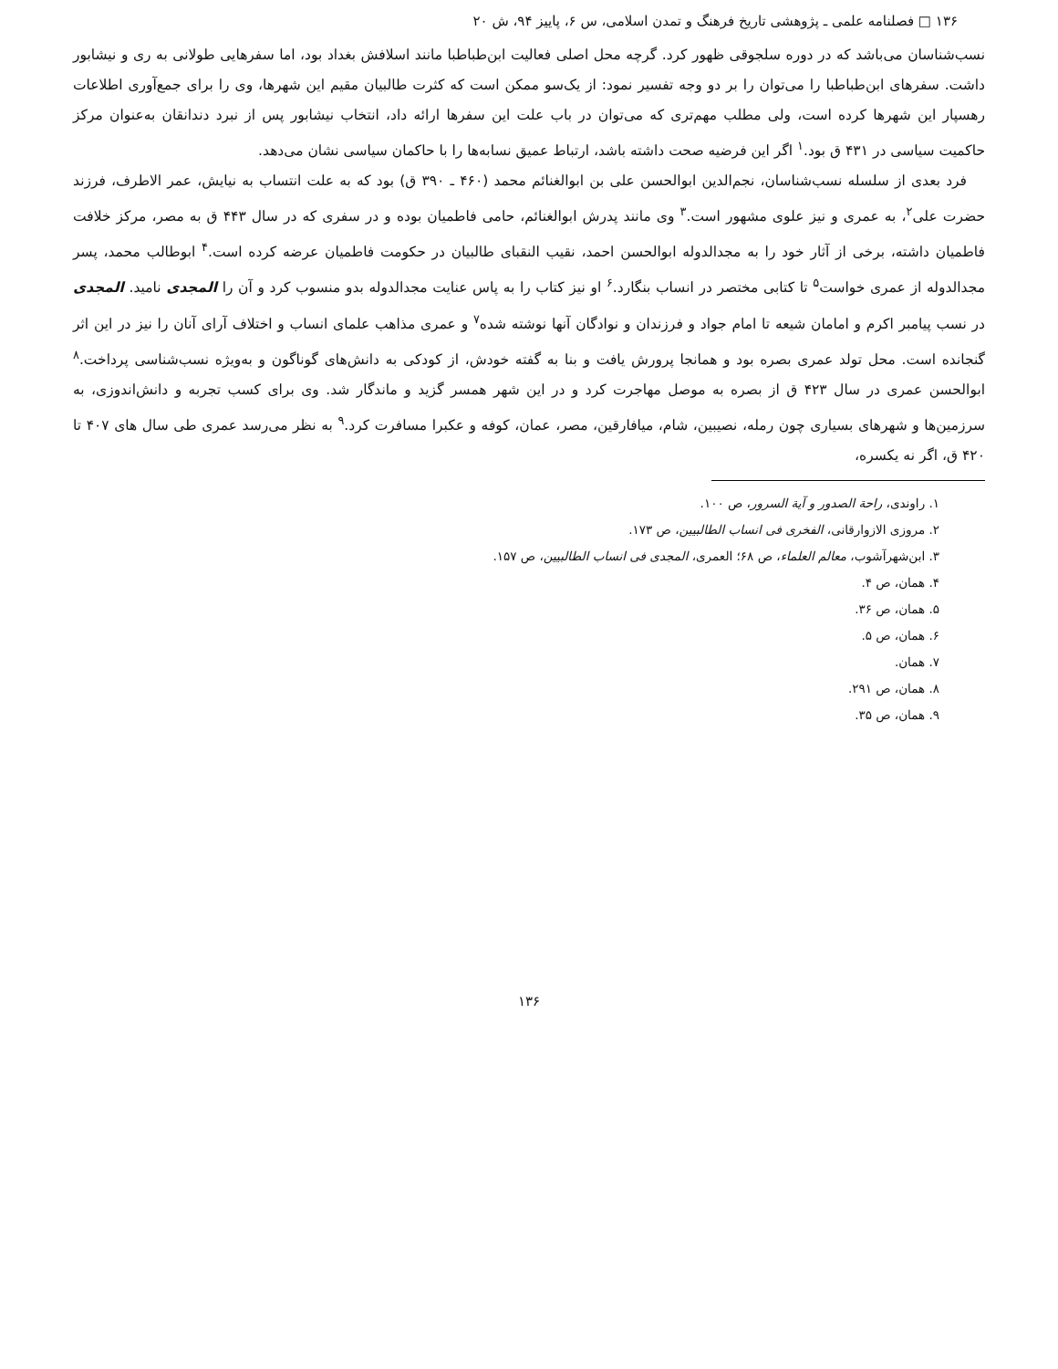۱۳۶ □ فصلنامه علمی ـ پژوهشی تاریخ فرهنگ و تمدن اسلامی، س ۶، پاییز ۹۴، ش ۲۰
نسب‌شناسان می‌باشد که در دوره سلجوقی ظهور کرد. گرچه محل اصلی فعالیت ابن‌طباطبا مانند اسلافش بغداد بود، اما سفرهایی طولانی به ری و نیشابور داشت. سفرهای ابن‌طباطبا را می‌توان را بر دو وجه تفسیر نمود: از یک‌سو ممکن است که کثرت طالبیان مقیم این شهرها، وی را برای جمع‌آوری اطلاعات رهسپار این شهرها کرده است، ولی مطلب مهم‌تری که می‌توان در باب علت این سفرها ارائه داد، انتخاب نیشابور پس از نبرد دندانقان به‌عنوان مرکز حاکمیت سیاسی در ۴۳۱ ق بود.<sup>۱</sup> اگر این فرضیه صحت داشته باشد، ارتباط عمیق نسابه‌ها را با حاکمان سیاسی نشان می‌دهد.
فرد بعدی از سلسله نسب‌شناسان، نجم‌الدین ابوالحسن علی بن ابوالغنائم محمد (۴۶۰ ـ ۳۹۰ ق) بود که به علت انتساب به نیایش، عمر الاطرف، فرزند حضرت علی<sup>۲</sup>، به عمری و نیز علوی مشهور است.<sup>۳</sup> وی مانند پدرش ابوالغنائم، حامی فاطمیان بوده و در سفری که در سال ۴۴۳ ق به مصر، مرکز خلافت فاطمیان داشته، برخی از آثار خود را به مجدالدوله ابوالحسن احمد، نقیب النقبای طالبیان در حکومت فاطمیان عرضه کرده است.<sup>۴</sup> ابوطالب محمد، پسر مجدالدوله از عمری خواست<sup>۵</sup> تا کتابی مختصر در انساب بنگارد.<sup>۶</sup> او نیز کتاب را به پاس عنایت مجدالدوله بدو منسوب کرد و آن را المجدی نامید. المجدی در نسب پیامبر اکرم و امامان شیعه تا امام جواد و فرزندان و نوادگان آنها نوشته شده<sup>۷</sup> و عمری مذاهب علمای انساب و اختلاف آرای آنان را نیز در این اثر گنجانده است. محل تولد عمری بصره بود و همانجا پرورش یافت و بنا به گفته خودش، از کودکی به دانش‌های گوناگون و به‌ویژه نسب‌شناسی پرداخت.<sup>۸</sup> ابوالحسن عمری در سال ۴۲۳ ق از بصره به موصل مهاجرت کرد و در این شهر همسر گزید و ماندگار شد. وی برای کسب تجربه و دانش‌اندوزی، به سرزمین‌ها و شهرهای بسیاری چون رمله، نصیبین، شام، میافارقین، مصر، عمان، کوفه و عکبرا مسافرت کرد.<sup>۹</sup> به نظر می‌رسد عمری طی سال های ۴۰۷ تا ۴۲۰ ق، اگر نه یکسره،
۱. راوندی، راحة الصدور و آیة السرور، ص ۱۰۰.
۲. مروزی الازوارقانی، الفخری فی انساب الطالبیین، ص ۱۷۳.
۳. ابن‌شهرآشوب، معالم العلماء، ص ۶۸؛ العمری، المجدی فی انساب الطالبیین، ص ۱۵۷.
۴. همان، ص ۴.
۵. همان، ص ۳۶.
۶. همان، ص ۵.
۷. همان.
۸. همان، ص ۲۹۱.
۹. همان، ص ۳۵.
۱۳۶